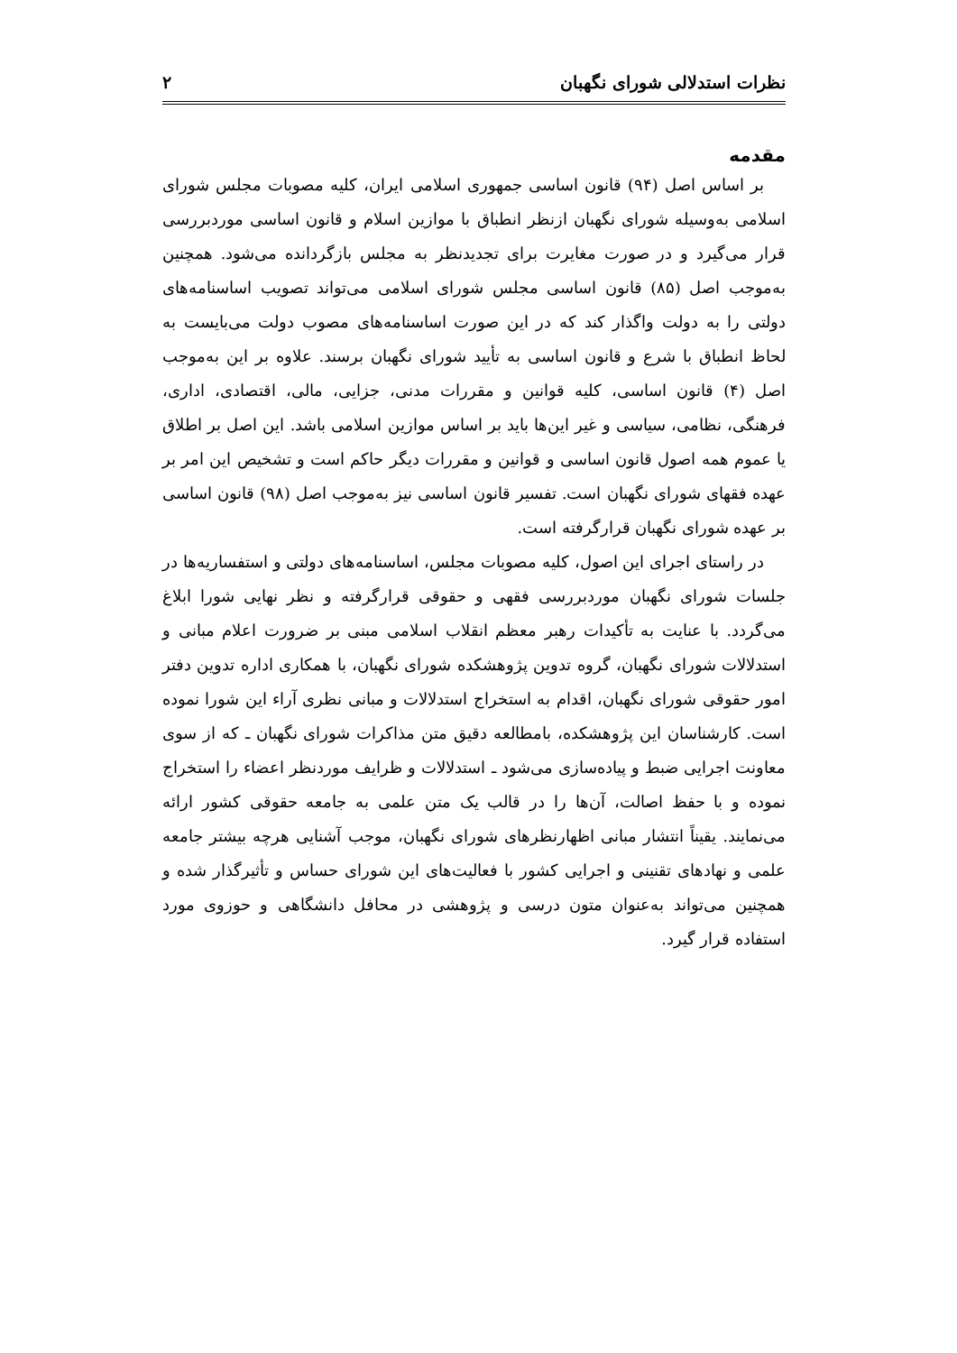نظرات استدلالی شورای نگهبان ۲
مقدمه
بر اساس اصل (۹۴) قانون اساسی جمهوری اسلامی ایران، کلیه مصوبات مجلس شورای اسلامی به‌وسیله شورای نگهبان ازنظر انطباق با موازین اسلام و قانون اساسی موردبررسی قرار می‌گیرد و در صورت مغایرت برای تجدیدنظر به مجلس بازگردانده می‌شود. همچنین به‌موجب اصل (۸۵) قانون اساسی مجلس شورای اسلامی می‌تواند تصویب اساسنامه‌های دولتی را به دولت واگذار کند که در این صورت اساسنامه‌های مصوب دولت می‌بایست به لحاظ انطباق با شرع و قانون اساسی به تأیید شورای نگهبان برسند. علاوه بر این به‌موجب اصل (۴) قانون اساسی، کلیه قوانین و مقررات مدنی، جزایی، مالی، اقتصادی، اداری، فرهنگی، نظامی، سیاسی و غیر این‌ها باید بر اساس موازین اسلامی باشد. این اصل بر اطلاق یا عموم همه اصول قانون اساسی و قوانین و مقررات دیگر حاکم است و تشخیص این امر بر عهده فقهای شورای نگهبان است. تفسیر قانون اساسی نیز به‌موجب اصل (۹۸) قانون اساسی بر عهده شورای نگهبان قرارگرفته است.
در راستای اجرای این اصول، کلیه مصوبات مجلس، اساسنامه‌های دولتی و استفساریه‌ها در جلسات شورای نگهبان موردبررسی فقهی و حقوقی قرارگرفته و نظر نهایی شورا ابلاغ می‌گردد. با عنایت به تأکیدات رهبر معظم انقلاب اسلامی مبنی بر ضرورت اعلام مبانی و استدلالات شورای نگهبان، گروه تدوین پژوهشکده شورای نگهبان، با همکاری اداره تدوین دفتر امور حقوقی شورای نگهبان، اقدام به استخراج استدلالات و مبانی نظری آراء این شورا نموده است. کارشناسان این پژوهشکده، بامطالعه دقیق متن مذاکرات شورای نگهبان ـ که از سوی معاونت اجرایی ضبط و پیاده‌سازی می‌شود ـ استدلالات و ظرایف موردنظر اعضاء را استخراج نموده و با حفظ اصالت، آن‌ها را در قالب یک متن علمی به جامعه حقوقی کشور ارائه می‌نمایند. یقیناً انتشار مبانی اظهارنظرهای شورای نگهبان، موجب آشنایی هرچه بیشتر جامعه علمی و نهادهای تقنینی و اجرایی کشور با فعالیت‌های این شورای حساس و تأثیرگذار شده و همچنین می‌تواند به‌عنوان متون درسی و پژوهشی در محافل دانشگاهی و حوزوی مورد استفاده قرار گیرد.